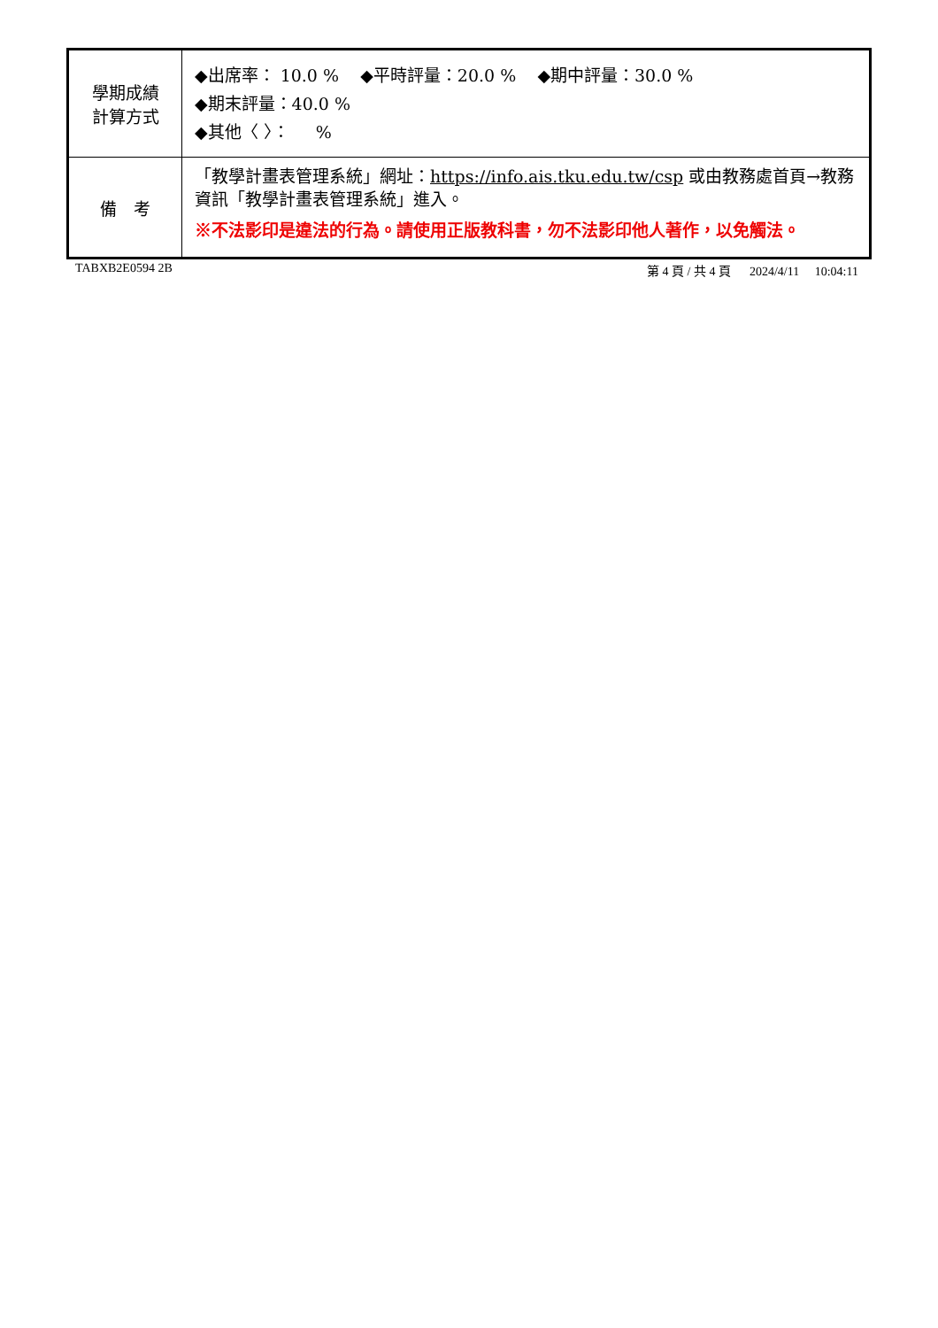| 學期成績 計算方式 | ◆出席率： 10.0 % ◆平時評量：20.0 % ◆期中評量：30.0 % ◆期末評量：40.0 % ◆其他〈 〉： % |
| 備 考 | 「教學計畫表管理系統」網址： https://info.ais.tku.edu.tw/csp 或由教務處首頁→教務資訊「教學計畫表管理系統」進入。 ※不法影印是違法的行為。請使用正版教科書，勿不法影印他人著作，以免觸法。 |
TABXB2E0594 2B 第 4 頁 / 共 4 頁 2024/4/11 10:04:11